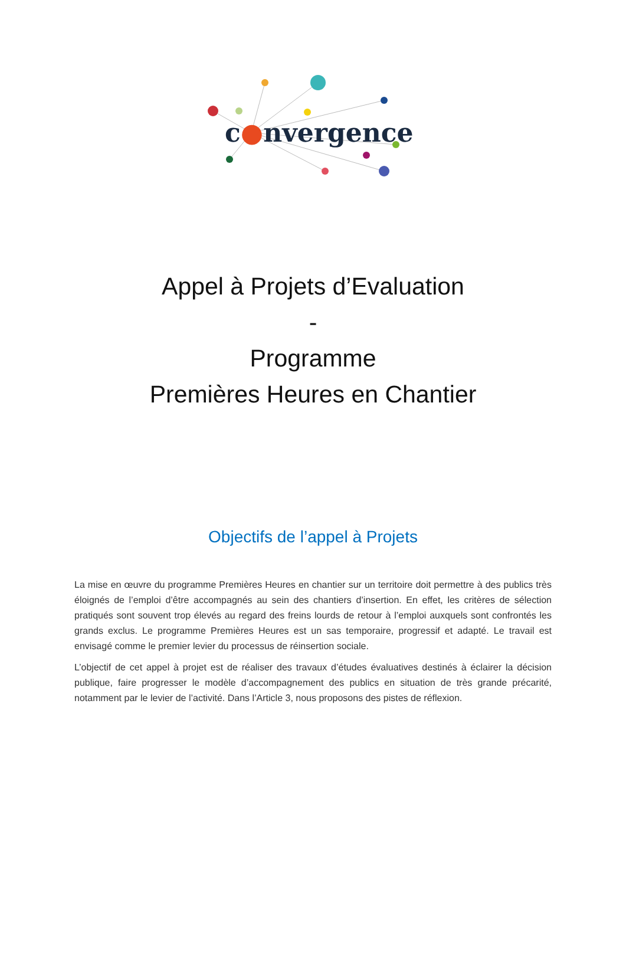c●nvergence
Appel à Projets d’Evaluation
-
Programme
Premières Heures en Chantier
Objectifs de l’appel à Projets
La mise en œuvre du programme Premières Heures en chantier sur un territoire doit permettre à des publics très éloignés de l’emploi d’être accompagnés au sein des chantiers d’insertion. En effet, les critères de sélection pratiqués sont souvent trop élevés au regard des freins lourds de retour à l’emploi auxquels sont confrontés les grands exclus. Le programme Premières Heures est un sas temporaire, progressif et adapté. Le travail est envisagé comme le premier levier du processus de réinsertion sociale.
L’objectif de cet appel à projet est de réaliser des travaux d’études évaluatives destinés à éclairer la décision publique, faire progresser le modèle d’accompagnement des publics en situation de très grande précarité, notamment par le levier de l’activité. Dans l’Article 3, nous proposons des pistes de réflexion.